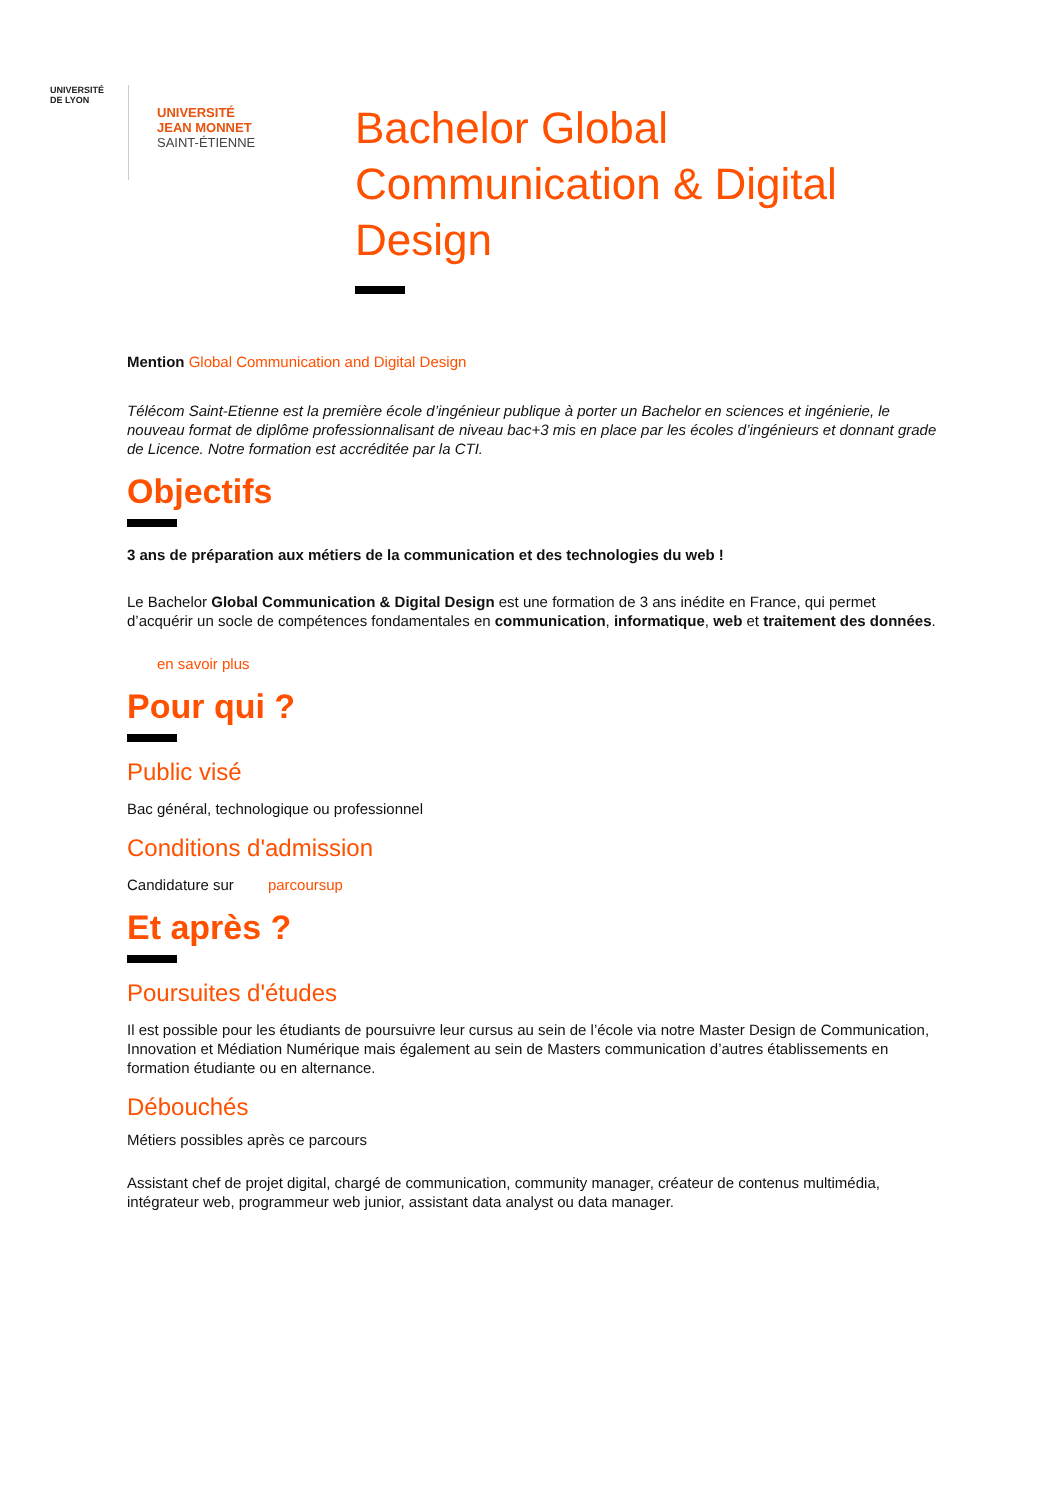UNIVERSITÉ DE LYON
UNIVERSITÉ
JEAN MONNET
SAINT-ÉTIENNE
Bachelor Global Communication & Digital Design
Mention Global Communication and Digital Design
Télécom Saint-Etienne est la première école d’ingénieur publique à porter un Bachelor en sciences et ingénierie, le nouveau format de diplôme professionnalisant de niveau bac+3 mis en place par les écoles d’ingénieurs et donnant grade de Licence. Notre formation est accréditée par la CTI.
Objectifs
3 ans de préparation aux métiers de la communication et des technologies du web !
Le Bachelor Global Communication & Digital Design est une formation de 3 ans inédite en France, qui permet d’acquérir un socle de compétences fondamentales en communication, informatique, web et traitement des données.
en savoir plus
Pour qui ?
Public visé
Bac général, technologique ou professionnel
Conditions d'admission
Candidature sur parcoursup
Et après ?
Poursuites d'études
Il est possible pour les étudiants de poursuivre leur cursus au sein de l’école via notre Master Design de Communication, Innovation et Médiation Numérique mais également au sein de Masters communication d’autres établissements en formation étudiante ou en alternance.
Débouchés
Métiers possibles après ce parcours
Assistant chef de projet digital, chargé de communication, community manager, créateur de contenus multimédia, intégrateur web, programmeur web junior, assistant data analyst ou data manager.